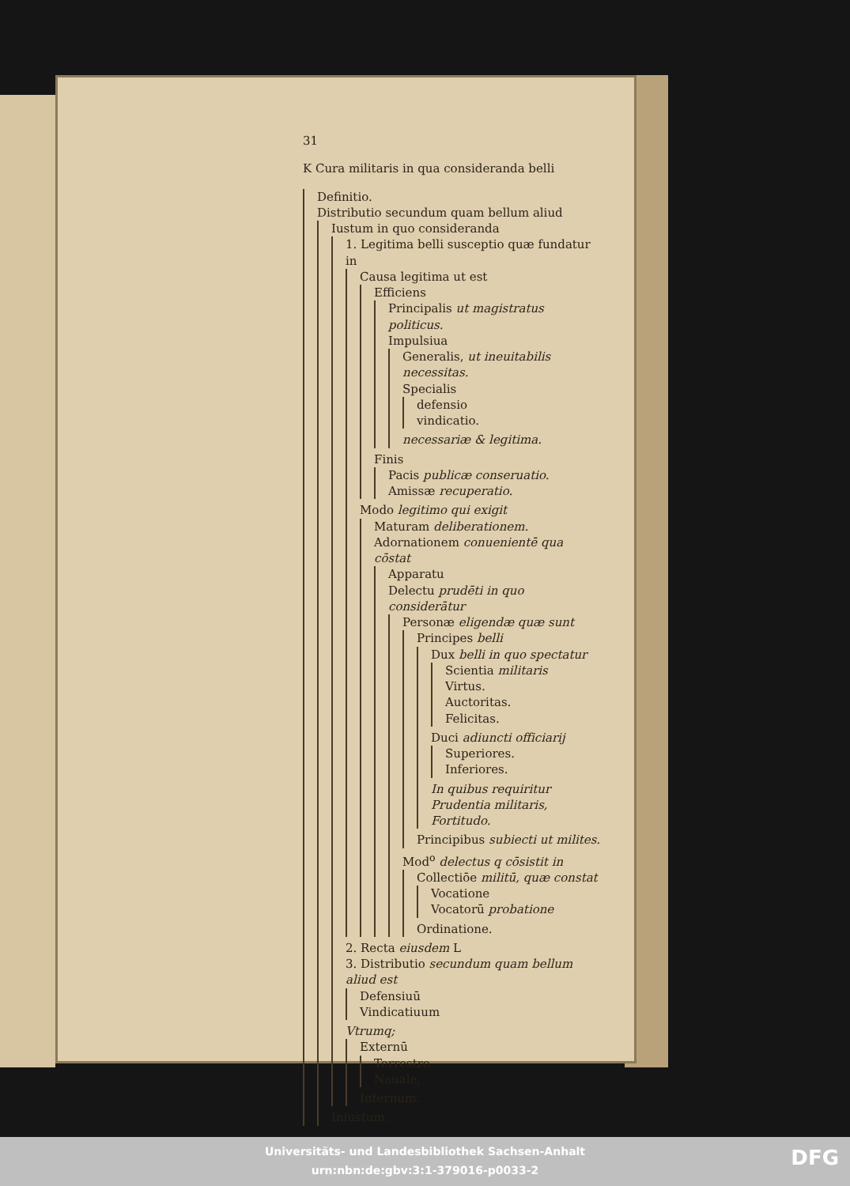31
K Cura militaris in qua consideranda belli
Definitio.
Distributio secundum quam bellum aliud
Iustum in quo consideranda
1. Legitima belli susceptio quæ fundatur in
Causa legitima ut est
Efficiens
Principalis ut magistratus politicus.
Impulsiua
Generalis, ut ineuitabilis necessitas.
Specialis
defensio
vindicatio.
necessariæ & legitima.
Finis
Pacis publicæ conseruatio.
Amissæ recuperatio.
Modo legitimo qui exigit
Maturam deliberationem.
Adornationem conuenientē qua cōstat
Apparatu
Delectu prudēti in quo considerātur
Personæ eligendæ quæ sunt
Principes belli
Dux belli in quo spectatur
Scientia militaris
Virtus.
Auctoritas.
Felicitas.
Duci adiuncti officiarij
Superiores.
Inferiores.
In quibus requiritur Prudentia militaris, Fortitudo.
Principibus subiecti ut milites.
Mod<sup>o</sup> delectus q cōsistit in
Collectiōe militū, quæ constat
Vocatione
Vocatorū probatione
Ordinatione.
2. Recta eiusdem L
3. Distributio secundum quam bellum aliud est
Defensiuū
Vindicatiuum
Vtrumq;
Externū
Terrestre
Nauale,
Internum.
Iniustum.
Universitäts- und Landesbibliothek Sachsen-Anhalt
urn:nbn:de:gbv:3:1-379016-p0033-2
DFG